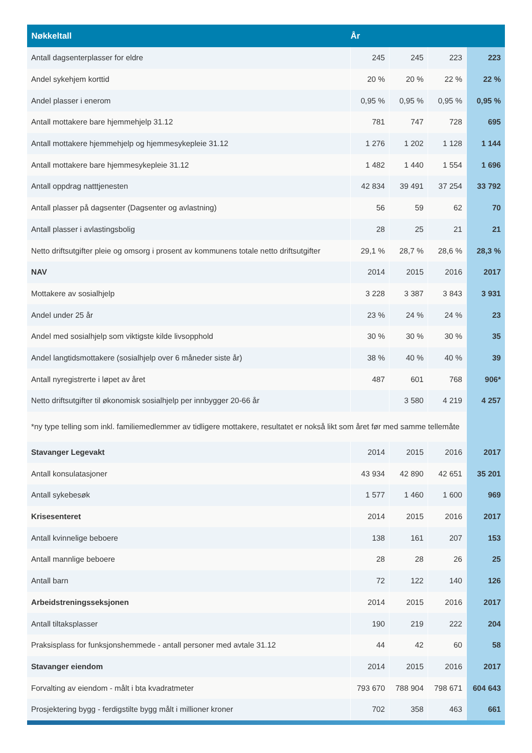| Nøkkeltall | År | | | |
| --- | --- | --- | --- | --- |
| Antall dagsenterplasser for eldre | 245 | 245 | 223 | 223 |
| Andel sykehjem korttid | 20 % | 20 % | 22 % | 22 % |
| Andel plasser i enerom | 0,95 % | 0,95 % | 0,95 % | 0,95 % |
| Antall mottakere bare hjemmehjelp 31.12 | 781 | 747 | 728 | 695 |
| Antall mottakere hjemmehjelp og hjemmesykepleie 31.12 | 1 276 | 1 202 | 1 128 | 1 144 |
| Antall mottakere bare hjemmesykepleie 31.12 | 1 482 | 1 440 | 1 554 | 1 696 |
| Antall oppdrag natttjenesten | 42 834 | 39 491 | 37 254 | 33 792 |
| Antall plasser på dagsenter (Dagsenter og avlastning) | 56 | 59 | 62 | 70 |
| Antall plasser i avlastingsbolig | 28 | 25 | 21 | 21 |
| Netto driftsutgifter pleie og omsorg i prosent av kommunens totale netto driftsutgifter | 29,1 % | 28,7 % | 28,6 % | 28,3 % |
| NAV | 2014 | 2015 | 2016 | 2017 |
| Mottakere av sosialhjelp | 3 228 | 3 387 | 3 843 | 3 931 |
| Andel under 25 år | 23 % | 24 % | 24 % | 23 |
| Andel med sosialhjelp som viktigste kilde livsopphold | 30 % | 30 % | 30 % | 35 |
| Andel langtidsmottakere (sosialhjelp over 6 måneder siste år) | 38 % | 40 % | 40 % | 39 |
| Antall nyregistrerte i løpet av året | 487 | 601 | 768 | 906* |
| Netto driftsutgifter til økonomisk sosialhjelp per innbygger 20-66 år | | 3 580 | 4 219 | 4 257 |
| *ny type telling som inkl. familiemedlemmer av tidligere mottakere, resultatet er nokså likt som året før med samme tellemåte | | | | |
| Stavanger Legevakt | 2014 | 2015 | 2016 | 2017 |
| Antall konsulatasjoner | 43 934 | 42 890 | 42 651 | 35 201 |
| Antall sykebesøk | 1 577 | 1 460 | 1 600 | 969 |
| Krisesenteret | 2014 | 2015 | 2016 | 2017 |
| Antall kvinnelige beboere | 138 | 161 | 207 | 153 |
| Antall mannlige beboere | 28 | 28 | 26 | 25 |
| Antall barn | 72 | 122 | 140 | 126 |
| Arbeidstreningsseksjonen | 2014 | 2015 | 2016 | 2017 |
| Antall tiltaksplasser | 190 | 219 | 222 | 204 |
| Praksisplass for funksjonshemmede - antall personer med avtale 31.12 | 44 | 42 | 60 | 58 |
| Stavanger eiendom | 2014 | 2015 | 2016 | 2017 |
| Forvalting av eiendom - målt i bta kvadratmeter | 793 670 | 788 904 | 798 671 | 604 643 |
| Prosjektering bygg - ferdigstilte bygg målt i millioner kroner | 702 | 358 | 463 | 661 |